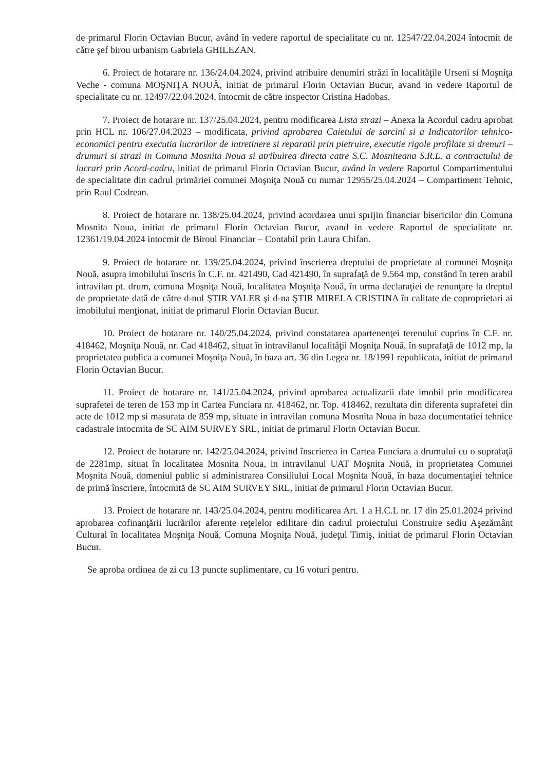de primarul Florin Octavian Bucur, având în vedere raportul de specialitate cu nr. 12547/22.04.2024 întocmit de către şef birou urbanism Gabriela GHILEZAN.
6. Proiect de hotarare nr. 136/24.04.2024, privind atribuire denumiri străzi în localităţile Urseni si Moşniţa Veche - comuna MOŞNIŢA NOUĂ, initiat de primarul Florin Octavian Bucur, avand in vedere Raportul de specialitate cu nr. 12497/22.04.2024, întocmit de către inspector Cristina Hadobas.
7. Proiect de hotarare nr. 137/25.04.2024, pentru modificarea Lista strazi – Anexa la Acordul cadru aprobat prin HCL nr. 106/27.04.2023 – modificata, privind aprobarea Caietului de sarcini si a Indicatorilor tehnico-economici pentru executia lucrarilor de intretinere si reparatii prin pietruire, executie rigole profilate si drenuri – drumuri si strazi in Comuna Mosnita Noua si atribuirea directa catre S.C. Mosniteana S.R.L. a contractului de lucrari prin Acord-cadru, initiat de primarul Florin Octavian Bucur, având în vedere Raportul Compartimentului de specialitate din cadrul primăriei comunei Moşniţa Nouă cu numar 12955/25.04.2024 – Compartiment Tehnic, prin Raul Codrean.
8. Proiect de hotarare nr. 138/25.04.2024, privind acordarea unui sprijin financiar bisericilor din Comuna Mosnita Noua, initiat de primarul Florin Octavian Bucur, avand in vedere Raportul de specialitate nr. 12361/19.04.2024 intocmit de Biroul Financiar – Contabil prin Laura Chifan.
9. Proiect de hotarare nr. 139/25.04.2024, privind înscrierea dreptului de proprietate al comunei Moşniţa Nouă, asupra imobilului înscris în C.F. nr. 421490, Cad 421490, în suprafaţă de 9.564 mp, constând în teren arabil intravilan pt. drum, comuna Moşniţa Nouă, localitatea Moşniţa Nouă, în urma declaraţiei de renunţare la dreptul de proprietate dată de către d-nul ŞTIR VALER şi d-na ŞTIR MIRELA CRISTINA în calitate de coproprietari ai imobilului menţionat, initiat de primarul Florin Octavian Bucur.
10. Proiect de hotarare nr. 140/25.04.2024, privind constatarea apartenenţei terenului cuprins în C.F. nr. 418462, Moşniţa Nouă, nr. Cad 418462, situat în intravilanul localităţii Moşniţa Nouă, în suprafaţă de 1012 mp, la proprietatea publica a comunei Moşniţa Nouă, în baza art. 36 din Legea nr. 18/1991 republicata, initiat de primarul Florin Octavian Bucur.
11. Proiect de hotarare nr. 141/25.04.2024, privind aprobarea actualizarii date imobil prin modificarea suprafetei de teren de 153 mp in Cartea Funciara nr. 418462, nr. Top. 418462, rezultata din diferenta suprafetei din acte de 1012 mp si masurata de 859 mp, situate in intravilan comuna Mosnita Noua in baza documentatiei tehnice cadastrale intocmita de SC AIM SURVEY SRL, initiat de primarul Florin Octavian Bucur.
12. Proiect de hotarare nr. 142/25.04.2024, privind înscrierea in Cartea Funciara a drumului cu o suprafaţă de 2281mp, situat în localitatea Mosnita Noua, in intravilanul UAT Moşnita Nouă, in proprietatea Comunei Moşnita Nouă, domeniul public si administrarea Consiliului Local Moşnita Nouă, în baza documentaţiei tehnice de primă înscriere, întocmită de SC AIM SURVEY SRL, initiat de primarul Florin Octavian Bucur.
13. Proiect de hotarare nr. 143/25.04.2024, pentru modificarea Art. 1 a H.C.L nr. 17 din 25.01.2024 privind aprobarea cofinanţării lucrărilor aferente reţelelor edilitare din cadrul proiectului Construire sediu Aşezământ Cultural în localitatea Moşniţa Nouă, Comuna Moşniţa Nouă, judeţul Timiş, initiat de primarul Florin Octavian Bucur.
Se aproba ordinea de zi cu 13 puncte suplimentare, cu 16 voturi pentru.